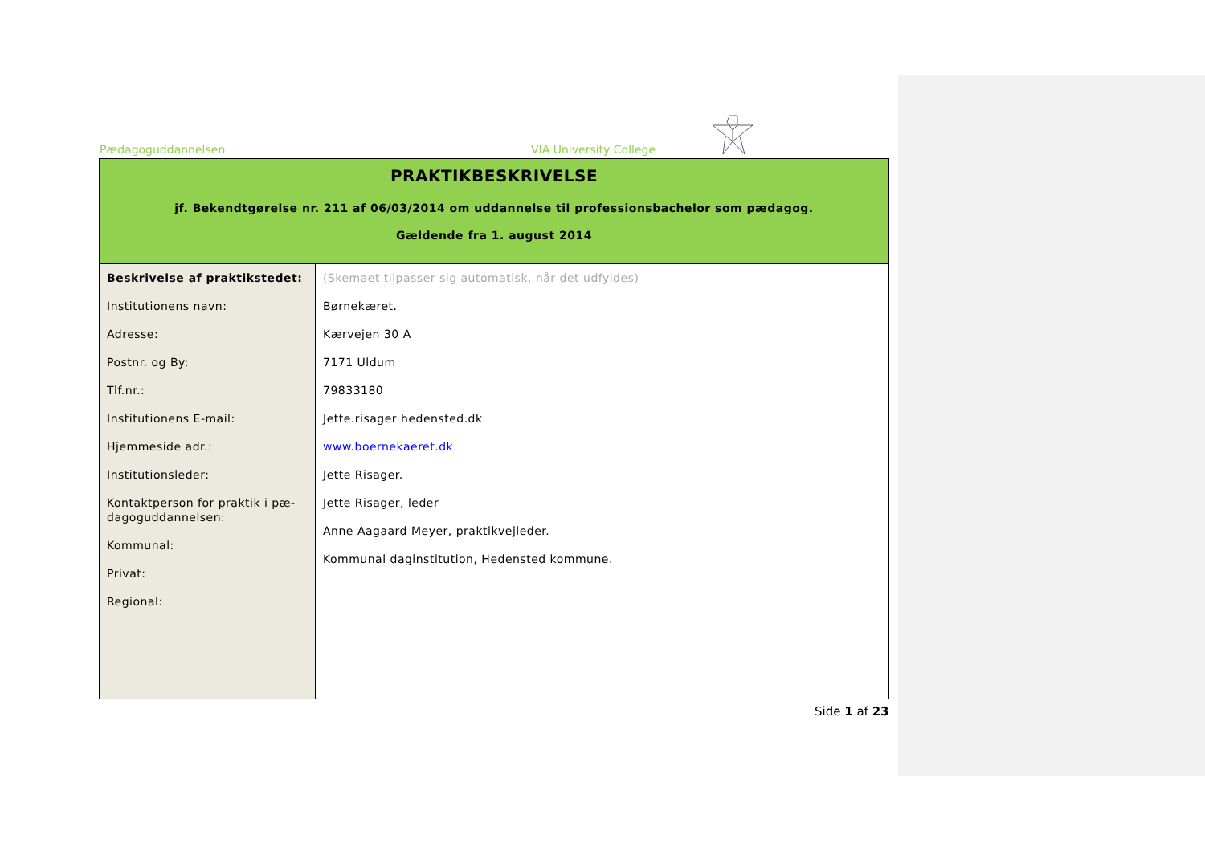Pædagoguddannelsen VIA University College
| PRAKTIKBESKRIVELSE jf. Bekendtgørelse nr. 211 af 06/03/2014 om uddannelse til professionsbachelor som pædagog. Gældende fra 1. august 2014 | |
| Beskrivelse af praktikstedet: Institutionens navn: Adresse: Postnr. og By: Tlf.nr.: Institutionens E-mail: Hjemmeside adr.: Institutionsleder: Kontaktperson for praktik i pæ-dagoguddannelsen: Kommunal: Privat: Regional: | (Skemaet tilpasser sig automatisk, når det udfyldes) Børnekæret. Kærvejen 30 A 7171 Uldum 79833180 Jette.risager hedensted.dk www.boernekaeret.dk Jette Risager. Jette Risager, leder Anne Aagaard Meyer, praktikvejleder. Kommunal daginstitution, Hedensted kommune. |
Side 1 af 23